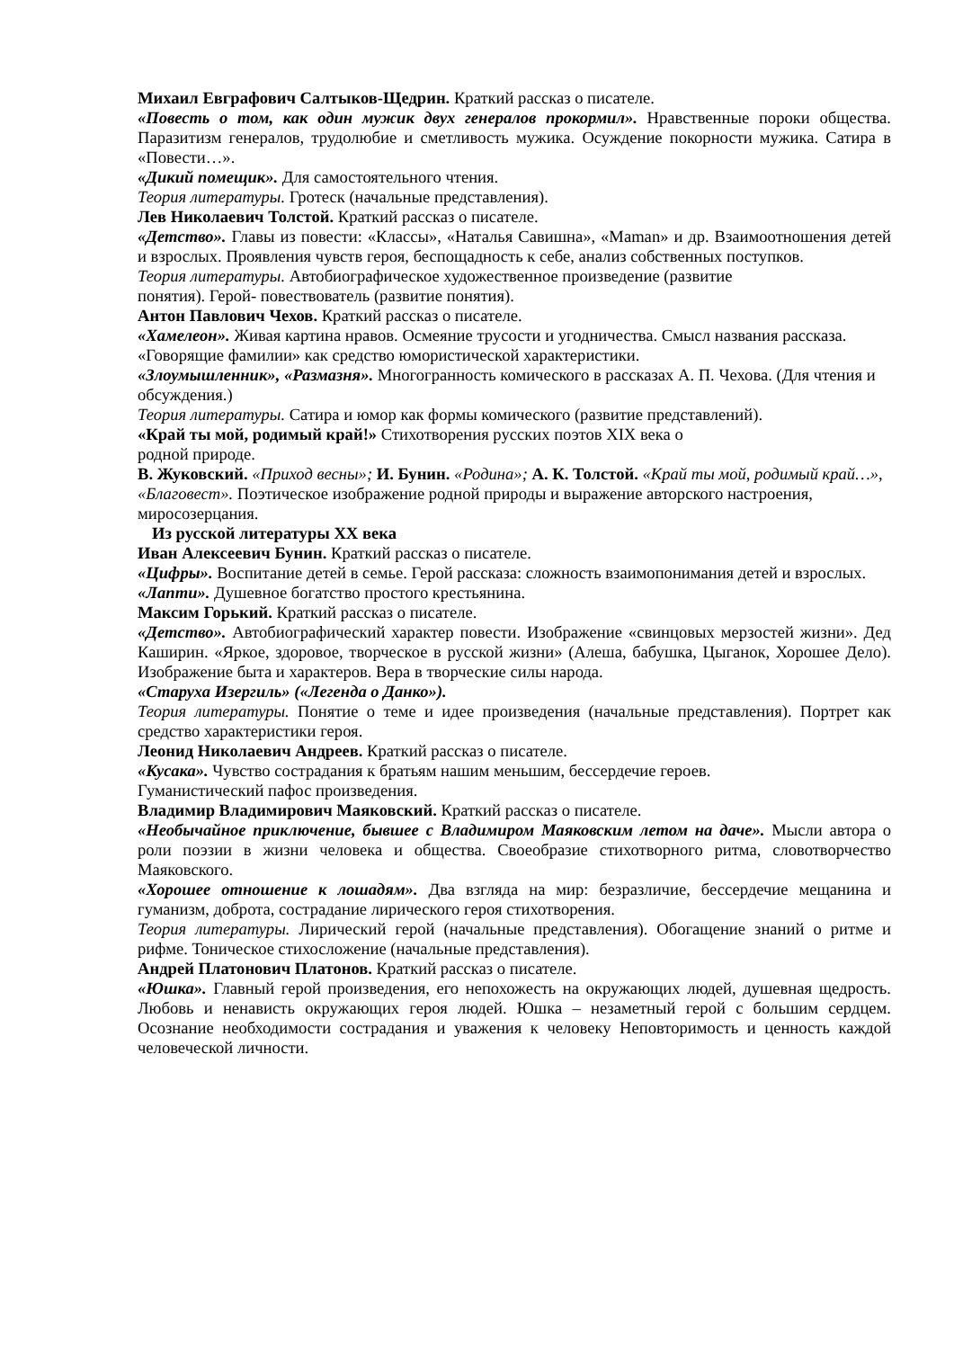Михаил Евграфович Салтыков-Щедрин. Краткий рассказ о писателе.
«Повесть о том, как один мужик двух генералов прокормил». Нравственные пороки общества. Паразитизм генералов, трудолюбие и сметливость мужика. Осуждение покорности мужика. Сатира в «Повести…».
«Дикий помещик». Для самостоятельного чтения.
Теория литературы. Гротеск (начальные представления).
Лев Николаевич Толстой. Краткий рассказ о писателе.
«Детство». Главы из повести: «Классы», «Наталья Савишна», «Maman» и др. Взаимоотношения детей и взрослых. Проявления чувств героя, беспощадность к себе, анализ собственных поступков.
Теория литературы. Автобиографическое художественное произведение (развитие
понятия). Герой- повествователь (развитие понятия).
Антон Павлович Чехов. Краткий рассказ о писателе.
«Хамелеон». Живая картина нравов. Осмеяние трусости и угодничества. Смысл названия рассказа. «Говорящие фамилии» как средство юмористической характеристики.
«Злоумышленник», «Размазня». Многогранность комического в рассказах А. П. Чехова. (Для чтения и обсуждения.)
Теория литературы. Сатира и юмор как формы комического (развитие представлений).
«Край ты мой, родимый край!» Стихотворения русских поэтов XIX века о
родной природе.
В. Жуковский. «Приход весны»; И. Бунин. «Родина»; А. К. Толстой. «Край ты мой, родимый край…», «Благовест». Поэтическое изображение родной природы и выражение авторского настроения, миросозерцания.
Из русской литературы XX века
Иван Алексеевич Бунин. Краткий рассказ о писателе.
«Цифры». Воспитание детей в семье. Герой рассказа: сложность взаимопонимания детей и взрослых.
«Лапти». Душевное богатство простого крестьянина.
Максим Горький. Краткий рассказ о писателе.
«Детство». Автобиографический характер повести. Изображение «свинцовых мерзостей жизни». Дед Каширин. «Яркое, здоровое, творческое в русской жизни» (Алеша, бабушка, Цыганок, Хорошее Дело). Изображение быта и характеров. Вера в творческие силы народа.
«Старуха Изергиль» («Легенда о Данко»).
Теория литературы. Понятие о теме и идее произведения (начальные представления). Портрет как средство характеристики героя.
Леонид Николаевич Андреев. Краткий рассказ о писателе.
«Кусака». Чувство сострадания к братьям нашим меньшим, бессердечие героев.
Гуманистический пафос произведения.
Владимир Владимирович Маяковский. Краткий рассказ о писателе.
«Необычайное приключение, бывшее с Владимиром Маяковским летом на даче». Мысли автора о роли поэзии в жизни человека и общества. Своеобразие стихотворного ритма, словотворчество Маяковского.
«Хорошее отношение к лошадям». Два взгляда на мир: безразличие, бессердечие мещанина и гуманизм, доброта, сострадание лирического героя стихотворения.
Теория литературы. Лирический герой (начальные представления). Обогащение знаний о ритме и рифме. Тоническое стихосложение (начальные представления).
Андрей Платонович Платонов. Краткий рассказ о писателе.
«Юшка». Главный герой произведения, его непохожесть на окружающих людей, душевная щедрость. Любовь и ненависть окружающих героя людей. Юшка – незаметный герой с большим сердцем. Осознание необходимости сострадания и уважения к человеку Неповторимость и ценность каждой человеческой личности.